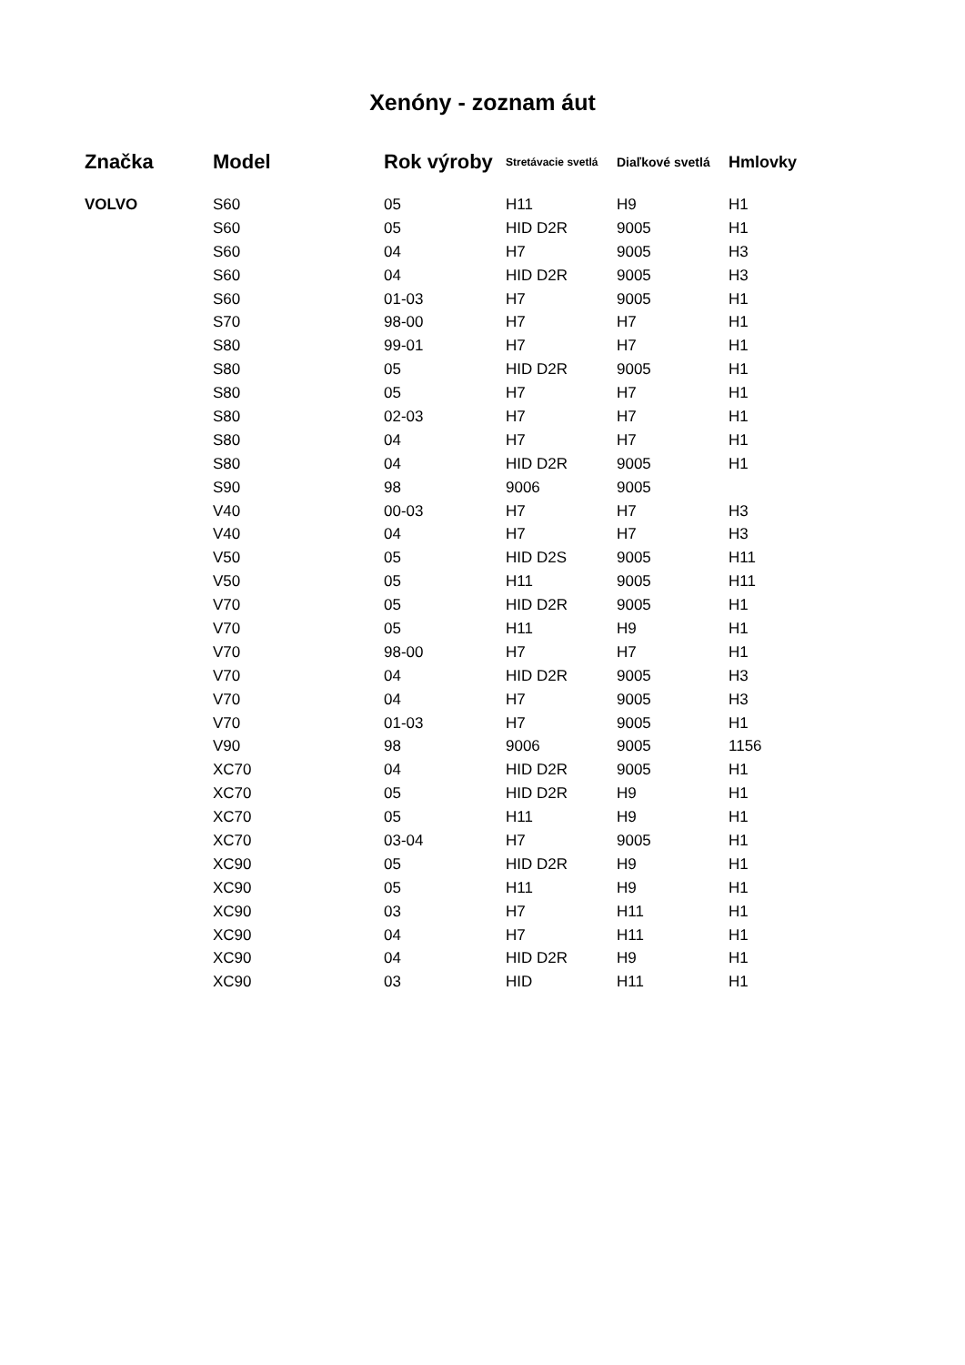Xenóny - zoznam áut
| Značka | Model | Rok výroby | Stretávacie svetlá | Diaľkové svetlá | Hmlovky |
| --- | --- | --- | --- | --- | --- |
| VOLVO | S60 | 05 | H11 | H9 | H1 |
| | S60 | 05 | HID D2R | 9005 | H1 |
| | S60 | 04 | H7 | 9005 | H3 |
| | S60 | 04 | HID D2R | 9005 | H3 |
| | S60 | 01-03 | H7 | 9005 | H1 |
| | S70 | 98-00 | H7 | H7 | H1 |
| | S80 | 99-01 | H7 | H7 | H1 |
| | S80 | 05 | HID D2R | 9005 | H1 |
| | S80 | 05 | H7 | H7 | H1 |
| | S80 | 02-03 | H7 | H7 | H1 |
| | S80 | 04 | H7 | H7 | H1 |
| | S80 | 04 | HID D2R | 9005 | H1 |
| | S90 | 98 | 9006 | 9005 | |
| | V40 | 00-03 | H7 | H7 | H3 |
| | V40 | 04 | H7 | H7 | H3 |
| | V50 | 05 | HID D2S | 9005 | H11 |
| | V50 | 05 | H11 | 9005 | H11 |
| | V70 | 05 | HID D2R | 9005 | H1 |
| | V70 | 05 | H11 | H9 | H1 |
| | V70 | 98-00 | H7 | H7 | H1 |
| | V70 | 04 | HID D2R | 9005 | H3 |
| | V70 | 04 | H7 | 9005 | H3 |
| | V70 | 01-03 | H7 | 9005 | H1 |
| | V90 | 98 | 9006 | 9005 | 1156 |
| | XC70 | 04 | HID D2R | 9005 | H1 |
| | XC70 | 05 | HID D2R | H9 | H1 |
| | XC70 | 05 | H11 | H9 | H1 |
| | XC70 | 03-04 | H7 | 9005 | H1 |
| | XC90 | 05 | HID D2R | H9 | H1 |
| | XC90 | 05 | H11 | H9 | H1 |
| | XC90 | 03 | H7 | H11 | H1 |
| | XC90 | 04 | H7 | H11 | H1 |
| | XC90 | 04 | HID D2R | H9 | H1 |
| | XC90 | 03 | HID | H11 | H1 |